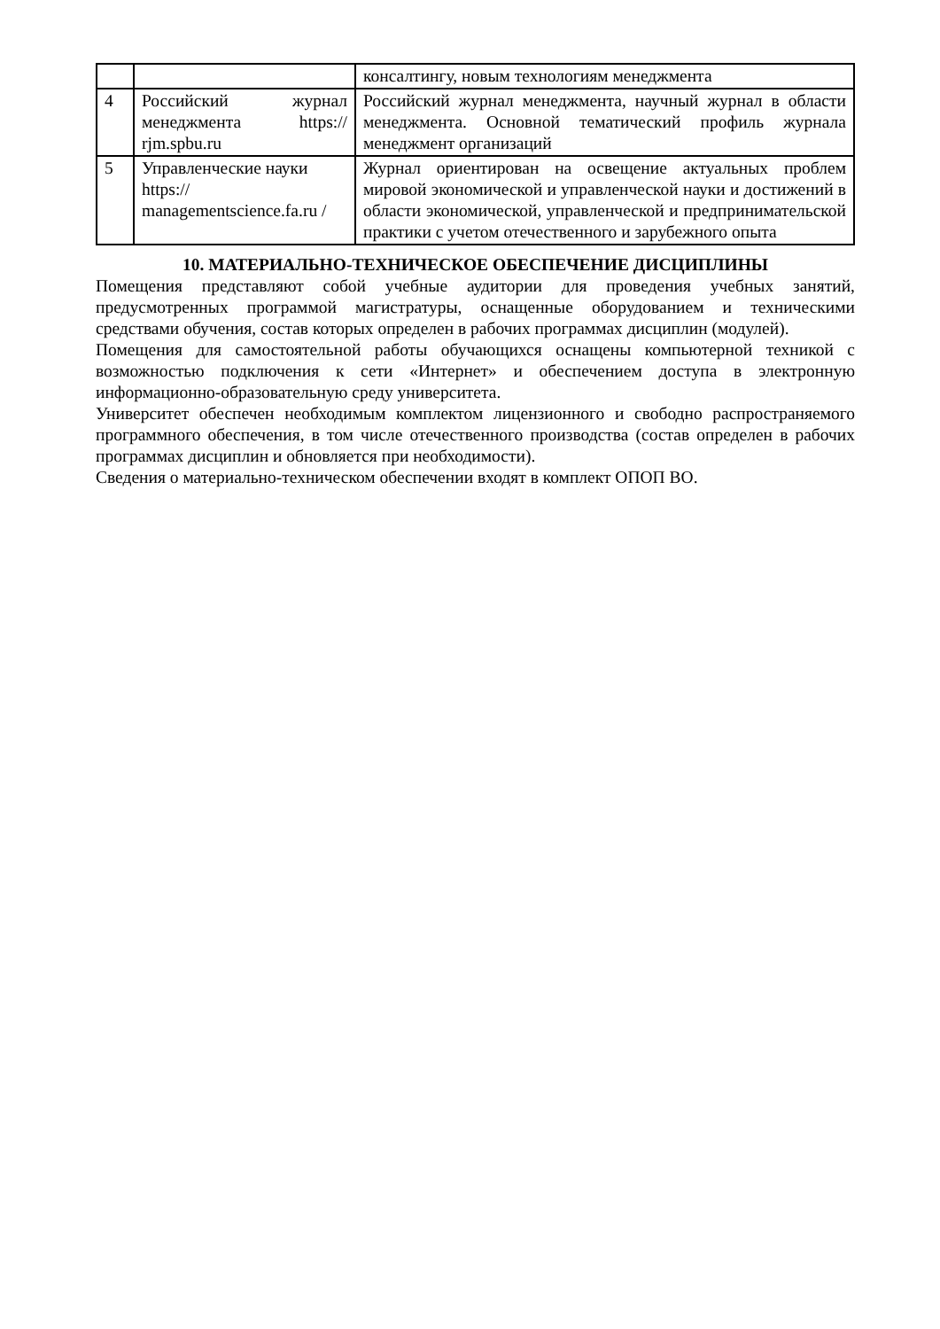| | | консалтингу, новым технологиям менеджмента |
| 4 | Российский журнал менеджмента https:// rjm.spbu.ru | Российский журнал менеджмента, научный журнал в области менеджмента. Основной тематический профиль журнала менеджмент организаций |
| 5 | Управленческие науки https:// managementscience.fa.ru / | Журнал ориентирован на освещение актуальных проблем мировой экономической и управленческой науки и достижений в области экономической, управленческой и предпринимательской практики с учетом отечественного и зарубежного опыта |
10. МАТЕРИАЛЬНО-ТЕХНИЧЕСКОЕ ОБЕСПЕЧЕНИЕ ДИСЦИПЛИНЫ
Помещения представляют собой учебные аудитории для проведения учебных занятий, предусмотренных программой магистратуры, оснащенные оборудованием и техническими средствами обучения, состав которых определен в рабочих программах дисциплин (модулей).
Помещения для самостоятельной работы обучающихся оснащены компьютерной техникой с возможностью подключения к сети «Интернет» и обеспечением доступа в электронную информационно-образовательную среду университета.
Университет обеспечен необходимым комплектом лицензионного и свободно распространяемого программного обеспечения, в том числе отечественного производства (состав определен в рабочих программах дисциплин и обновляется при необходимости).
Сведения о материально-техническом обеспечении входят в комплект ОПОП ВО.